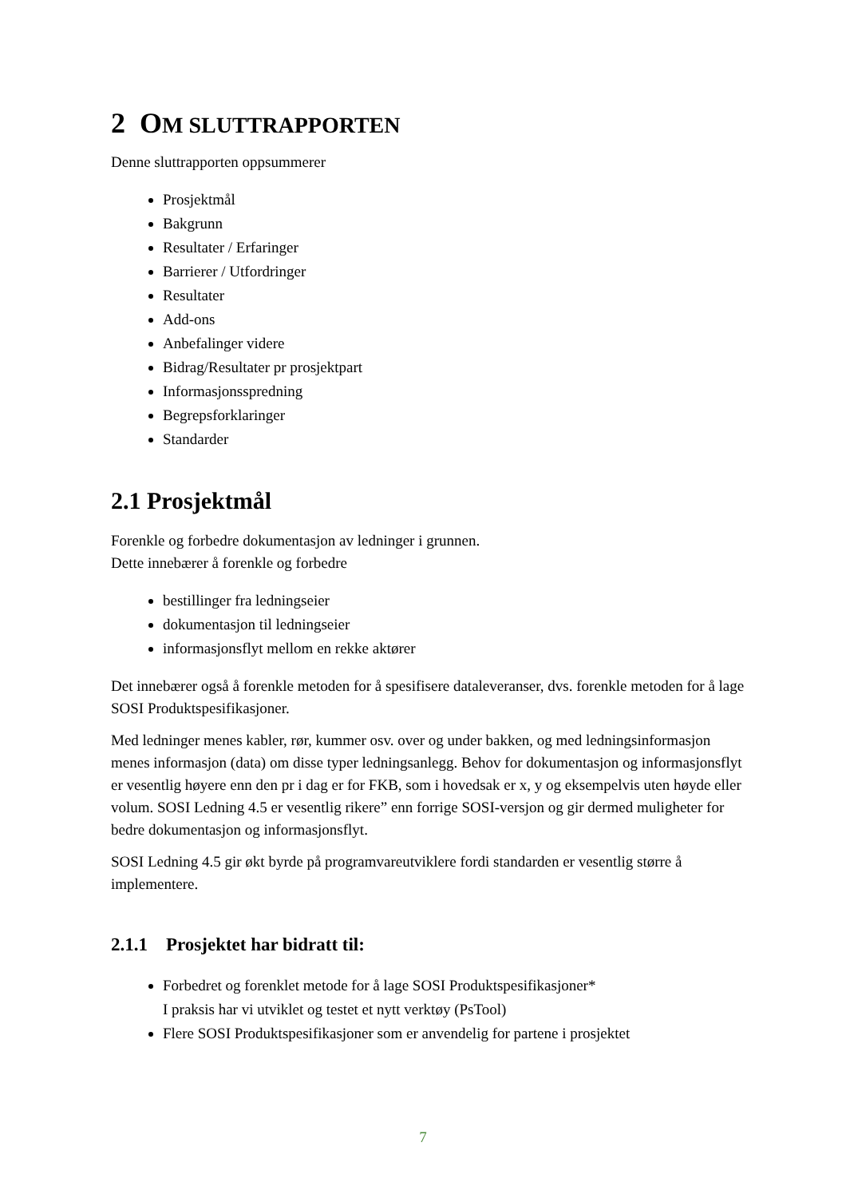2 OM SLUTTRAPPORTEN
Denne sluttrapporten oppsummerer
Prosjektmål
Bakgrunn
Resultater / Erfaringer
Barrierer / Utfordringer
Resultater
Add-ons
Anbefalinger videre
Bidrag/Resultater pr prosjektpart
Informasjonsspredning
Begrepsforklaringer
Standarder
2.1 Prosjektmål
Forenkle og forbedre dokumentasjon av ledninger i grunnen.
Dette innebærer å forenkle og forbedre
bestillinger fra ledningseier
dokumentasjon til ledningseier
informasjonsflyt mellom en rekke aktører
Det innebærer også å forenkle metoden for å spesifisere dataleveranser, dvs. forenkle metoden for å lage SOSI Produktspesifikasjoner.
Med ledninger menes kabler, rør, kummer osv. over og under bakken, og med ledningsinformasjon menes informasjon (data) om disse typer ledningsanlegg. Behov for dokumentasjon og informasjonsflyt er vesentlig høyere enn den pr i dag er for FKB, som i hovedsak er x, y og eksempelvis uten høyde eller volum. SOSI Ledning 4.5 er vesentlig rikere” enn forrige SOSI-versjon og gir dermed muligheter for bedre dokumentasjon og informasjonsflyt.
SOSI Ledning 4.5 gir økt byrde på programvareutviklere fordi standarden er vesentlig større å implementere.
2.1.1 Prosjektet har bidratt til:
Forbedret og forenklet metode for å lage SOSI Produktspesifikasjoner*
I praksis har vi utviklet og testet et nytt verktøy (PsTool)
Flere SOSI Produktspesifikasjoner som er anvendelig for partene i prosjektet
7